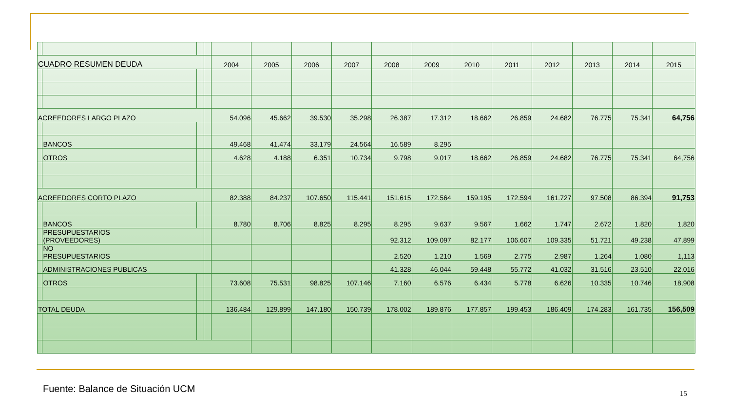| CUADRO RESUMEN DEUDA | | | | | 2004 | 2005 | 2006 | 2007 | 2008 | 2009 | 2010 | 2011 | 2012 | 2013 | 2014 | 2015 |
| ACREEDORES LARGO PLAZO | | | | | 54.096 | 45.662 | 39.530 | 35.298 | 26.387 | 17.312 | 18.662 | 26.859 | 24.682 | 76.775 | 75.341 | 64,756 |
| | BANCOS | | | | 49.468 | 41.474 | 33.179 | 24.564 | 16.589 | 8.295 | | | | | | |
| | OTROS | | | | 4.628 | 4.188 | 6.351 | 10.734 | 9.798 | 9.017 | 18.662 | 26.859 | 24.682 | 76.775 | 75.341 | 64,756 |
| ACREEDORES CORTO PLAZO | | | | | 82.388 | 84.237 | 107.650 | 115.441 | 151.615 | 172.564 | 159.195 | 172.594 | 161.727 | 97.508 | 86.394 | 91,753 |
| | BANCOS | | | | 8.780 | 8.706 | 8.825 | 8.295 | 8.295 | 9.637 | 9.567 | 1.662 | 1.747 | 2.672 | 1.820 | 1,820 |
| | PRESUPUESTARIOS (PROVEEDORES) | | | | | | | | 92.312 | 109.097 | 82.177 | 106.607 | 109.335 | 51.721 | 49.238 | 47,899 |
| | NO PRESUPUESTARIOS | | | | | | | | 2.520 | 1.210 | 1.569 | 2.775 | 2.987 | 1.264 | 1.080 | 1,113 |
| | ADMINISTRACIONES PUBLICAS | | | | | | | | 41.328 | 46.044 | 59.448 | 55.772 | 41.032 | 31.516 | 23.510 | 22,016 |
| | OTROS | | | | 73.608 | 75.531 | 98.825 | 107.146 | 7.160 | 6.576 | 6.434 | 5.778 | 6.626 | 10.335 | 10.746 | 18,908 |
| TOTAL DEUDA | | | | | 136.484 | 129.899 | 147.180 | 150.739 | 178.002 | 189.876 | 177.857 | 199.453 | 186.409 | 174.283 | 161.735 | 156,509 |
Fuente: Balance de Situación UCM
15